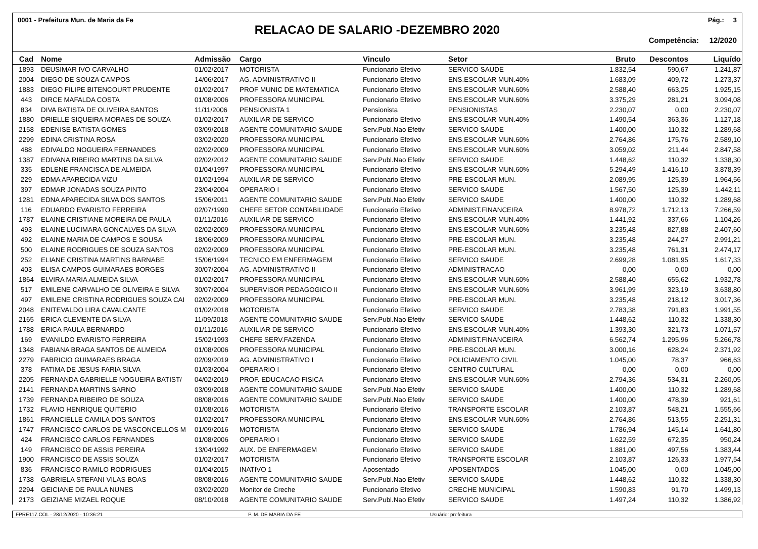0001 - Prefeitura Mun. de Maria da Fe Pág.: 3
RELACAO DE SALARIO -DEZEMBRO 2020
Competência: 12/2020
| Cad | Nome | Admissão | Cargo | Vinculo | Setor | Bruto | Descontos | Liquído |
| --- | --- | --- | --- | --- | --- | --- | --- | --- |
| 1893 | DEUSIMAR IVO CARVALHO | 01/02/2017 | MOTORISTA | Funcionario Efetivo | SERVICO SAUDE | 1.832,54 | 590,67 | 1.241,87 |
| 2004 | DIEGO DE SOUZA CAMPOS | 14/06/2017 | AG. ADMINISTRATIVO II | Funcionario Efetivo | ENS.ESCOLAR MUN.40% | 1.683,09 | 409,72 | 1.273,37 |
| 1883 | DIEGO FILIPE BITENCOURT PRUDENTE | 01/02/2017 | PROF MUNIC DE MATEMATICA | Funcionario Efetivo | ENS.ESCOLAR MUN.60% | 2.588,40 | 663,25 | 1.925,15 |
| 443 | DIRCE MAFALDA COSTA | 01/08/2006 | PROFESSORA MUNICIPAL | Funcionario Efetivo | ENS.ESCOLAR MUN.60% | 3.375,29 | 281,21 | 3.094,08 |
| 834 | DIVA BATISTA DE OLIVEIRA SANTOS | 11/11/2006 | PENSIONISTA 1 | Pensionista | PENSIONISTAS | 2.230,07 | 0,00 | 2.230,07 |
| 1880 | DRIELLE SIQUEIRA MORAES DE SOUZA | 01/02/2017 | AUXILIAR DE SERVICO | Funcionario Efetivo | ENS.ESCOLAR MUN.40% | 1.490,54 | 363,36 | 1.127,18 |
| 2158 | EDENISE BATISTA GOMES | 03/09/2018 | AGENTE COMUNITARIO SAUDE | Serv.Publ.Nao Efetiv | SERVICO SAUDE | 1.400,00 | 110,32 | 1.289,68 |
| 2299 | EDINA CRISTINA ROSA | 03/02/2020 | PROFESSORA MUNICIPAL | Funcionario Efetivo | ENS.ESCOLAR MUN.60% | 2.764,86 | 175,76 | 2.589,10 |
| 488 | EDIVALDO NOGUEIRA FERNANDES | 02/02/2009 | PROFESSORA MUNICIPAL | Funcionario Efetivo | ENS.ESCOLAR MUN.60% | 3.059,02 | 211,44 | 2.847,58 |
| 1387 | EDIVANA RIBEIRO MARTINS DA SILVA | 02/02/2012 | AGENTE COMUNITARIO SAUDE | Serv.Publ.Nao Efetiv | SERVICO SAUDE | 1.448,62 | 110,32 | 1.338,30 |
| 335 | EDLENE FRANCISCA DE ALMEIDA | 01/04/1997 | PROFESSORA MUNICIPAL | Funcionario Efetivo | ENS.ESCOLAR MUN.60% | 5.294,49 | 1.416,10 | 3.878,39 |
| 229 | EDMA APARECIDA VIZU | 01/02/1994 | AUXILIAR DE SERVICO | Funcionario Efetivo | PRE-ESCOLAR MUN. | 2.089,95 | 125,39 | 1.964,56 |
| 397 | EDMAR JONADAS SOUZA PINTO | 23/04/2004 | OPERARIO I | Funcionario Efetivo | SERVICO SAUDE | 1.567,50 | 125,39 | 1.442,11 |
| 1281 | EDNA APARECIDA SILVA DOS SANTOS | 15/06/2011 | AGENTE COMUNITARIO SAUDE | Serv.Publ.Nao Efetiv | SERVICO SAUDE | 1.400,00 | 110,32 | 1.289,68 |
| 116 | EDUARDO EVARISTO FERREIRA | 02/07/1990 | CHEFE SETOR CONTABILIDADE | Funcionario Efetivo | ADMINIST.FINANCEIRA | 8.978,72 | 1.712,13 | 7.266,59 |
| 1787 | ELAINE CRISTIANE MOREIRA DE PAULA | 01/11/2016 | AUXILIAR DE SERVICO | Funcionario Efetivo | ENS.ESCOLAR MUN.40% | 1.441,92 | 337,66 | 1.104,26 |
| 493 | ELAINE LUCIMARA GONCALVES DA SILVA | 02/02/2009 | PROFESSORA MUNICIPAL | Funcionario Efetivo | ENS.ESCOLAR MUN.60% | 3.235,48 | 827,88 | 2.407,60 |
| 492 | ELAINE MARIA DE CAMPOS E SOUSA | 18/06/2009 | PROFESSORA MUNICIPAL | Funcionario Efetivo | PRE-ESCOLAR MUN. | 3.235,48 | 244,27 | 2.991,21 |
| 500 | ELAINE RODRIGUES DE SOUZA SANTOS | 02/02/2009 | PROFESSORA MUNICIPAL | Funcionario Efetivo | PRE-ESCOLAR MUN. | 3.235,48 | 761,31 | 2.474,17 |
| 252 | ELIANE CRISTINA MARTINS BARNABE | 15/06/1994 | TECNICO EM ENFERMAGEM | Funcionario Efetivo | SERVICO SAUDE | 2.699,28 | 1.081,95 | 1.617,33 |
| 403 | ELISA CAMPOS GUIMARAES BORGES | 30/07/2004 | AG. ADMINISTRATIVO II | Funcionario Efetivo | ADMINISTRACAO | 0,00 | 0,00 | 0,00 |
| 1864 | ELVIRA MARIA ALMEIDA SILVA | 01/02/2017 | PROFESSORA MUNICIPAL | Funcionario Efetivo | ENS.ESCOLAR MUN.60% | 2.588,40 | 655,62 | 1.932,78 |
| 517 | EMILENE CARVALHO DE OLIVEIRA E SILVA | 30/07/2004 | SUPERVISOR PEDAGOGICO II | Funcionario Efetivo | ENS.ESCOLAR MUN.60% | 3.961,99 | 323,19 | 3.638,80 |
| 497 | EMILENE CRISTINA RODRIGUES SOUZA CAI | 02/02/2009 | PROFESSORA MUNICIPAL | Funcionario Efetivo | PRE-ESCOLAR MUN. | 3.235,48 | 218,12 | 3.017,36 |
| 2048 | ENITEVALDO LIRA CAVALCANTE | 01/02/2018 | MOTORISTA | Funcionario Efetivo | SERVICO SAUDE | 2.783,38 | 791,83 | 1.991,55 |
| 2165 | ERICA CLEMENTE DA SILVA | 11/09/2018 | AGENTE COMUNITARIO SAUDE | Serv.Publ.Nao Efetiv | SERVICO SAUDE | 1.448,62 | 110,32 | 1.338,30 |
| 1788 | ERICA PAULA BERNARDO | 01/11/2016 | AUXILIAR DE SERVICO | Funcionario Efetivo | ENS.ESCOLAR MUN.40% | 1.393,30 | 321,73 | 1.071,57 |
| 169 | EVANILDO EVARISTO FERREIRA | 15/02/1993 | CHEFE SERV.FAZENDA | Funcionario Efetivo | ADMINIST.FINANCEIRA | 6.562,74 | 1.295,96 | 5.266,78 |
| 1348 | FABIANA BRAGA SANTOS DE ALMEIDA | 01/08/2006 | PROFESSORA MUNICIPAL | Funcionario Efetivo | PRE-ESCOLAR MUN. | 3.000,16 | 628,24 | 2.371,92 |
| 2279 | FABRICIO GUIMARAES BRAGA | 02/09/2019 | AG. ADMINISTRATIVO I | Funcionario Efetivo | POLICIAMENTO CIVIL | 1.045,00 | 78,37 | 966,63 |
| 378 | FATIMA DE JESUS FARIA SILVA | 01/03/2004 | OPERARIO I | Funcionario Efetivo | CENTRO CULTURAL | 0,00 | 0,00 | 0,00 |
| 2205 | FERNANDA GABRIELLE NOGUEIRA BATIST/ | 04/02/2019 | PROF. EDUCACAO FISICA | Funcionario Efetivo | ENS.ESCOLAR MUN.60% | 2.794,36 | 534,31 | 2.260,05 |
| 2141 | FERNANDA MARTINS SARNO | 03/09/2018 | AGENTE COMUNITARIO SAUDE | Serv.Publ.Nao Efetiv | SERVICO SAUDE | 1.400,00 | 110,32 | 1.289,68 |
| 1739 | FERNANDA RIBEIRO DE SOUZA | 08/08/2016 | AGENTE COMUNITARIO SAUDE | Serv.Publ.Nao Efetiv | SERVICO SAUDE | 1.400,00 | 478,39 | 921,61 |
| 1732 | FLAVIO HENRIQUE QUITERIO | 01/08/2016 | MOTORISTA | Funcionario Efetivo | TRANSPORTE ESCOLAR | 2.103,87 | 548,21 | 1.555,66 |
| 1861 | FRANCIELLE CAMILA DOS SANTOS | 01/02/2017 | PROFESSORA MUNICIPAL | Funcionario Efetivo | ENS.ESCOLAR MUN.60% | 2.764,86 | 513,55 | 2.251,31 |
| 1747 | FRANCISCO CARLOS DE VASCONCELLOS M | 01/09/2016 | MOTORISTA | Funcionario Efetivo | SERVICO SAUDE | 1.786,94 | 145,14 | 1.641,80 |
| 424 | FRANCISCO CARLOS FERNANDES | 01/08/2006 | OPERARIO I | Funcionario Efetivo | SERVICO SAUDE | 1.622,59 | 672,35 | 950,24 |
| 149 | FRANCISCO DE ASSIS PEREIRA | 13/04/1992 | AUX. DE ENFERMAGEM | Funcionario Efetivo | SERVICO SAUDE | 1.881,00 | 497,56 | 1.383,44 |
| 1900 | FRANCISCO DE ASSIS SOUZA | 01/02/2017 | MOTORISTA | Funcionario Efetivo | TRANSPORTE ESCOLAR | 2.103,87 | 126,33 | 1.977,54 |
| 836 | FRANCISCO RAMILO RODRIGUES | 01/04/2015 | INATIVO 1 | Aposentado | APOSENTADOS | 1.045,00 | 0,00 | 1.045,00 |
| 1738 | GABRIELA STEFANI VILAS BOAS | 08/08/2016 | AGENTE COMUNITARIO SAUDE | Serv.Publ.Nao Efetiv | SERVICO SAUDE | 1.448,62 | 110,32 | 1.338,30 |
| 2294 | GEICIANE DE PAULA NUNES | 03/02/2020 | Monitor de Creche | Funcionario Efetivo | CRECHE MUNICIPAL | 1.590,83 | 91,70 | 1.499,13 |
| 2173 | GEIZIANE MIZAEL ROQUE | 08/10/2018 | AGENTE COMUNITARIO SAUDE | Serv.Publ.Nao Efetiv | SERVICO SAUDE | 1.497,24 | 110,32 | 1.386,92 |
FPRE117.COL - 28/12/2020 - 10:36:21 P. M. DE MARIA DA FE Usuário: prefeitura